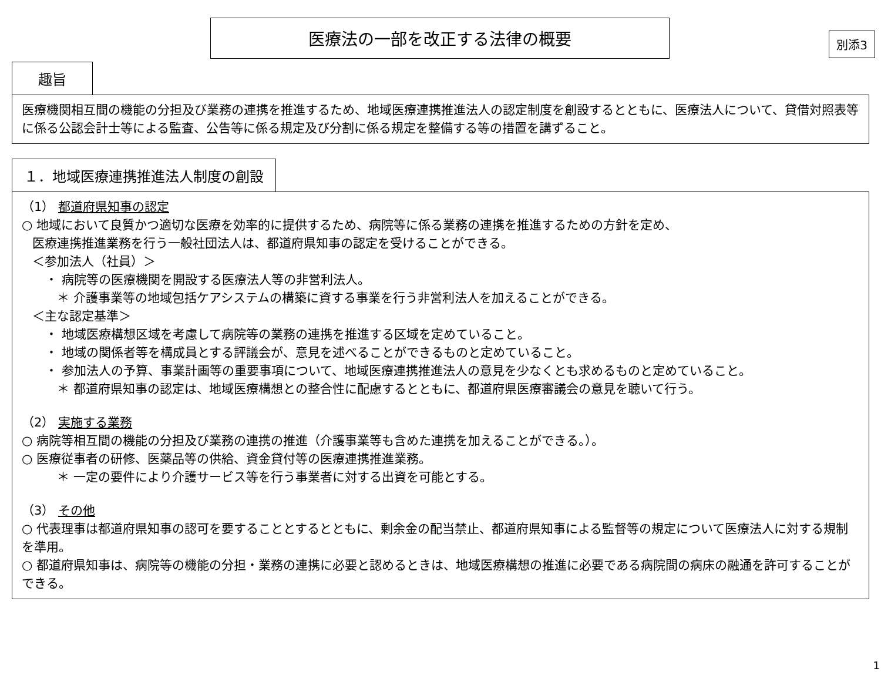別添3
医療法の一部を改正する法律の概要
趣旨
医療機関相互間の機能の分担及び業務の連携を推進するため、地域医療連携推進法人の認定制度を創設するとともに、医療法人について、貸借対照表等に係る公認会計士等による監査、公告等に係る規定及び分割に係る規定を整備する等の措置を講ずること。
１．地域医療連携推進法人制度の創設
（1） 都道府県知事の認定
○ 地域において良質かつ適切な医療を効率的に提供するため、病院等に係る業務の連携を推進するための方針を定め、
医療連携推進業務を行う一般社団法人は、都道府県知事の認定を受けることができる。
＜参加法人（社員）＞
・ 病院等の医療機関を開設する医療法人等の非営利法人。
＊ 介護事業等の地域包括ケアシステムの構築に資する事業を行う非営利法人を加えることができる。
＜主な認定基準＞
・ 地域医療構想区域を考慮して病院等の業務の連携を推進する区域を定めていること。
・ 地域の関係者等を構成員とする評議会が、意見を述べることができるものと定めていること。
・ 参加法人の予算、事業計画等の重要事項について、地域医療連携推進法人の意見を少なくとも求めるものと定めていること。
＊ 都道府県知事の認定は、地域医療構想との整合性に配慮するとともに、都道府県医療審議会の意見を聴いて行う。
（2） 実施する業務
○ 病院等相互間の機能の分担及び業務の連携の推進（介護事業等も含めた連携を加えることができる。）。
○ 医療従事者の研修、医薬品等の供給、資金貸付等の医療連携推進業務。
＊ 一定の要件により介護サービス等を行う事業者に対する出資を可能とする。
（3） その他
○ 代表理事は都道府県知事の認可を要することとするとともに、剰余金の配当禁止、都道府県知事による監督等の規定について医療法人に対する規制を準用。
○ 都道府県知事は、病院等の機能の分担・業務の連携に必要と認めるときは、地域医療構想の推進に必要である病院間の病床の融通を許可することができる。
1